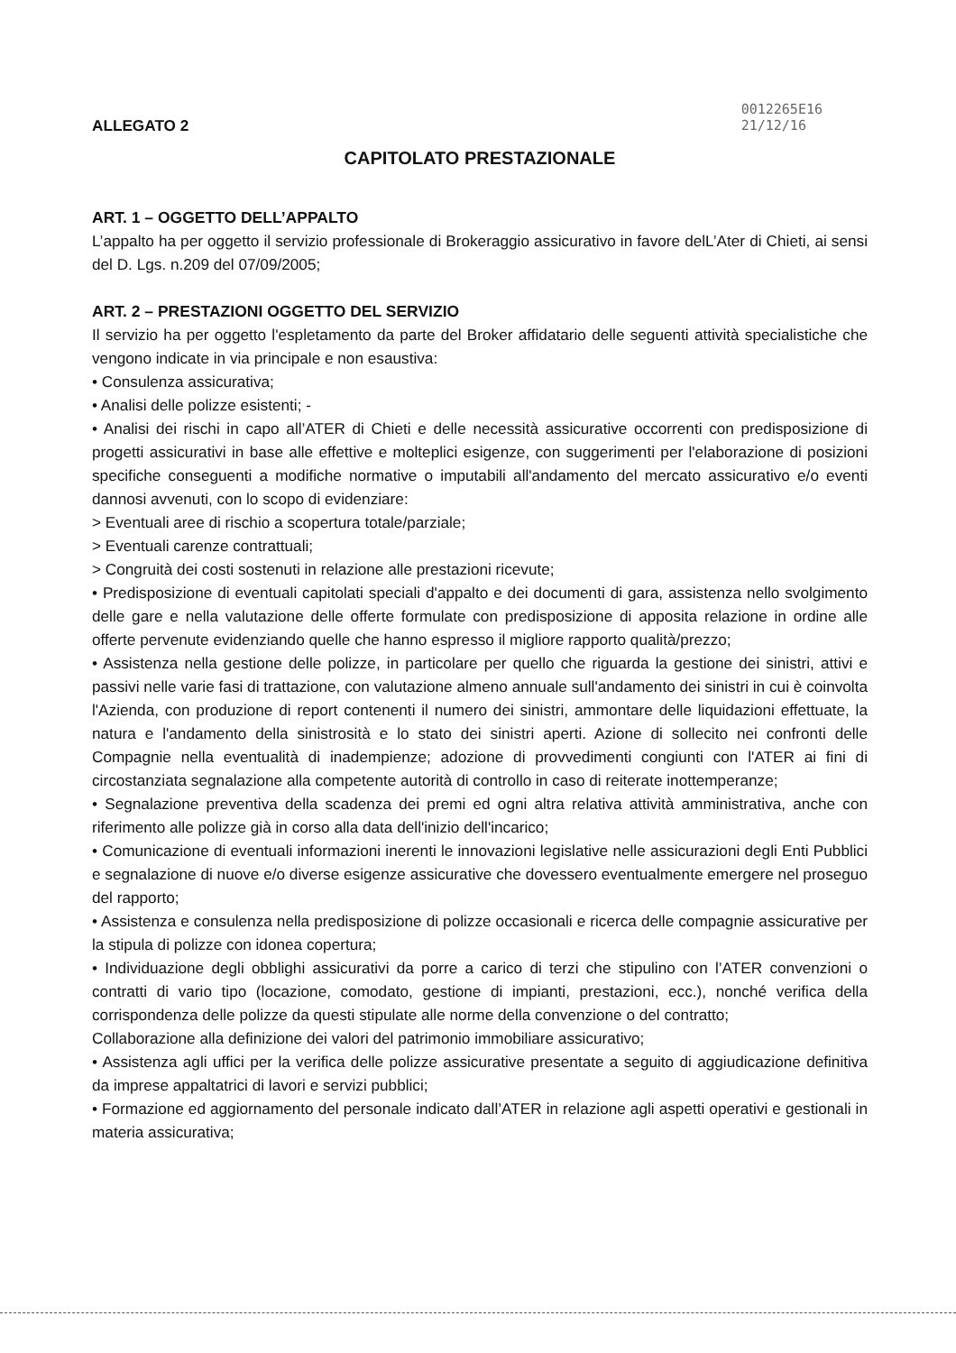ALLEGATO 2
0012265E16
21/12/16
CAPITOLATO PRESTAZIONALE
ART. 1 – OGGETTO DELL’APPALTO
L’appalto ha per oggetto il servizio professionale di Brokeraggio assicurativo in favore delL’Ater di Chieti, ai sensi del D. Lgs. n.209 del 07/09/2005;
ART. 2 – PRESTAZIONI OGGETTO DEL SERVIZIO
Il servizio ha per oggetto l'espletamento da parte del Broker affidatario delle seguenti attività specialistiche che vengono indicate in via principale e non esaustiva:
• Consulenza assicurativa;
• Analisi delle polizze esistenti; -
• Analisi dei rischi in capo all’ATER di Chieti e delle necessità assicurative occorrenti con predisposizione di progetti assicurativi in base alle effettive e molteplici esigenze, con suggerimenti per l'elaborazione di posizioni specifiche conseguenti a modifiche normative o imputabili all'andamento del mercato assicurativo e/o eventi dannosi avvenuti, con lo scopo di evidenziare:
> Eventuali aree di rischio a scopertura totale/parziale;
> Eventuali carenze contrattuali;
> Congruità dei costi sostenuti in relazione alle prestazioni ricevute;
• Predisposizione di eventuali capitolati speciali d'appalto e dei documenti di gara, assistenza nello svolgimento delle gare e nella valutazione delle offerte formulate con predisposizione di apposita relazione in ordine alle offerte pervenute evidenziando quelle che hanno espresso il migliore rapporto qualità/prezzo;
• Assistenza nella gestione delle polizze, in particolare per quello che riguarda la gestione dei sinistri, attivi e passivi nelle varie fasi di trattazione, con valutazione almeno annuale sull'andamento dei sinistri in cui è coinvolta l'Azienda, con produzione di report contenenti il numero dei sinistri, ammontare delle liquidazioni effettuate, la natura e l'andamento della sinistrosità e lo stato dei sinistri aperti. Azione di sollecito nei confronti delle Compagnie nella eventualità di inadempienze; adozione di provvedimenti congiunti con l'ATER ai fini di circostanziata segnalazione alla competente autorità di controllo in caso di reiterate inottemperanze;
• Segnalazione preventiva della scadenza dei premi ed ogni altra relativa attività amministrativa, anche con riferimento alle polizze già in corso alla data dell'inizio dell'incarico;
• Comunicazione di eventuali informazioni inerenti le innovazioni legislative nelle assicurazioni degli Enti Pubblici e segnalazione di nuove e/o diverse esigenze assicurative che dovessero eventualmente emergere nel proseguo del rapporto;
• Assistenza e consulenza nella predisposizione di polizze occasionali e ricerca delle compagnie assicurative per la stipula di polizze con idonea copertura;
• Individuazione degli obblighi assicurativi da porre a carico di terzi che stipulino con l’ATER convenzioni o contratti di vario tipo (locazione, comodato, gestione di impianti, prestazioni, ecc.), nonché verifica della corrispondenza delle polizze da questi stipulate alle norme della convenzione o del contratto;
Collaborazione alla definizione dei valori del patrimonio immobiliare assicurativo;
• Assistenza agli uffici per la verifica delle polizze assicurative presentate a seguito di aggiudicazione definitiva da imprese appaltatrici di lavori e servizi pubblici;
• Formazione ed aggiornamento del personale indicato dall’ATER in relazione agli aspetti operativi e gestionali in materia assicurativa;